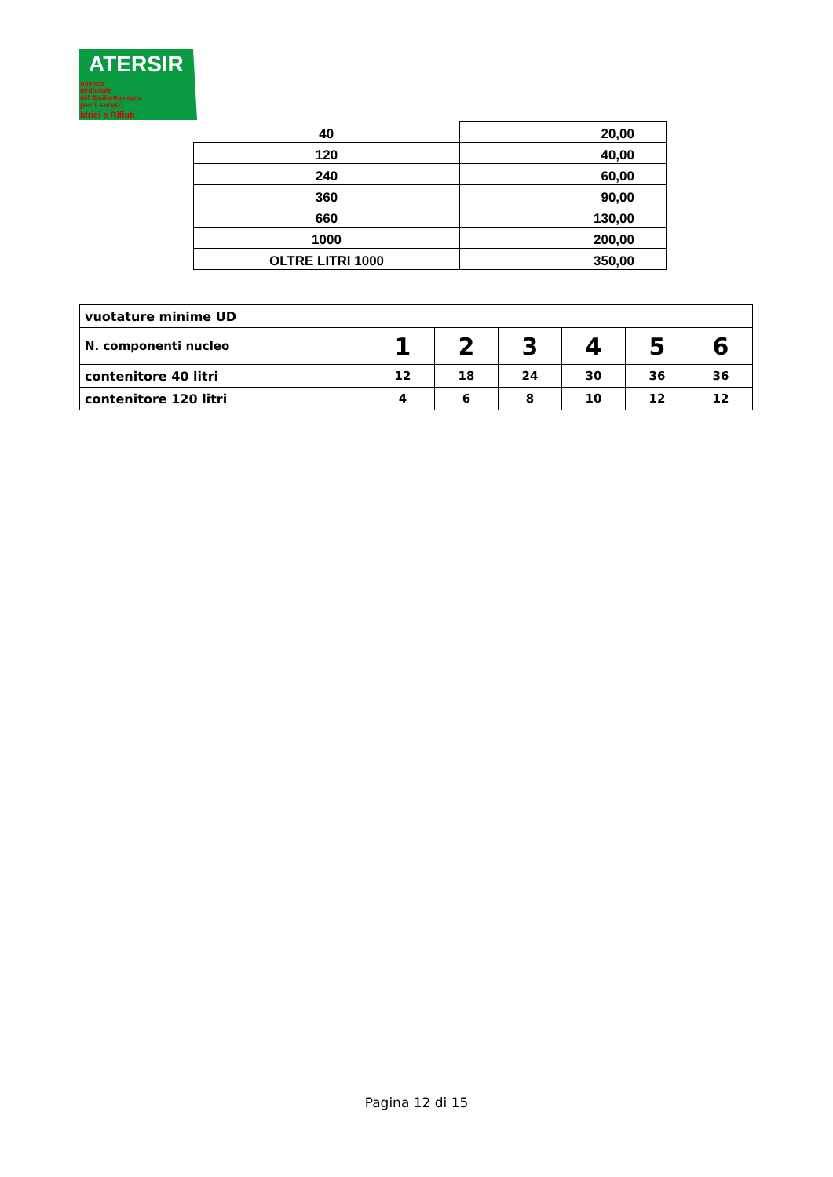ATERSIR
Agenzia
territoriale
dell'Emilia-Romagna
per i servizi
Idrici e Rifiuti
| 40 | 20,00 |
| 120 | 40,00 |
| 240 | 60,00 |
| 360 | 90,00 |
| 660 | 130,00 |
| 1000 | 200,00 |
| OLTRE LITRI 1000 | 350,00 |
| vuotature minime UD | | | | | | |
| N. componenti nucleo | 1 | 2 | 3 | 4 | 5 | 6 |
| contenitore 40 litri | 12 | 18 | 24 | 30 | 36 | 36 |
| contenitore 120 litri | 4 | 6 | 8 | 10 | 12 | 12 |
Pagina 12 di 15